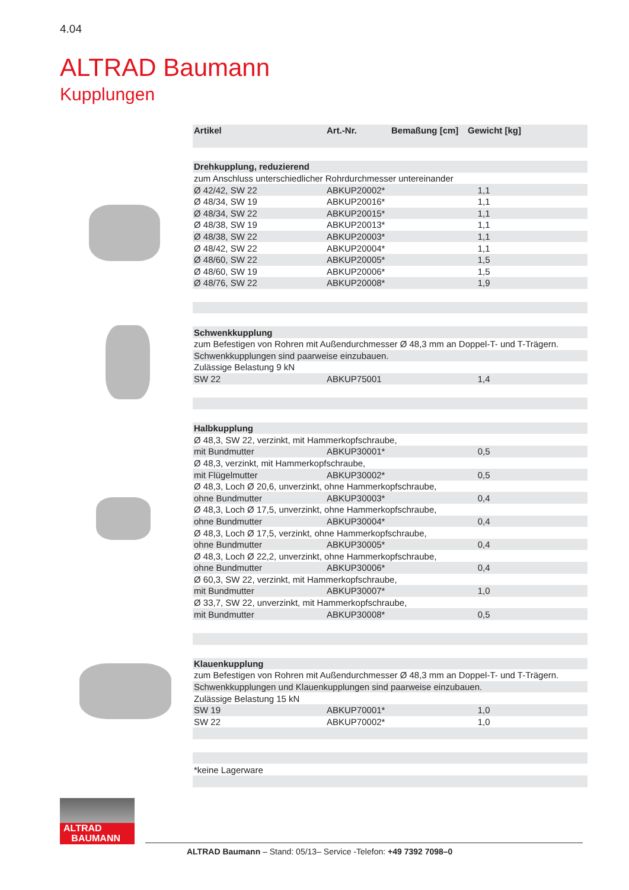4.04
ALTRAD Baumann
Kupplungen
| Artikel | Art.-Nr. | Bemaßung [cm] | Gewicht [kg] |
| --- | --- | --- | --- |
| Drehkupplung, reduzierend | | | |
| zum Anschluss unterschiedlicher Rohrdurchmesser untereinander | | | |
| Ø 42/42, SW 22 | ABKUP20002* | | 1,1 |
| Ø 48/34, SW 19 | ABKUP20016* | | 1,1 |
| Ø 48/34, SW 22 | ABKUP20015* | | 1,1 |
| Ø 48/38, SW 19 | ABKUP20013* | | 1,1 |
| Ø 48/38, SW 22 | ABKUP20003* | | 1,1 |
| Ø 48/42, SW 22 | ABKUP20004* | | 1,1 |
| Ø 48/60, SW 22 | ABKUP20005* | | 1,5 |
| Ø 48/60, SW 19 | ABKUP20006* | | 1,5 |
| Ø 48/76, SW 22 | ABKUP20008* | | 1,9 |
| Schwenkkupplung | | | |
| zum Befestigen von Rohren mit Außendurchmesser Ø 48,3 mm an Doppel-T- und T-Trägern. | | | |
| Schwenkkupplungen sind paarweise einzubauen. | | | |
| Zulässige Belastung 9 kN | | | |
| SW 22 | ABKUP75001 | | 1,4 |
| Halbkupplung | | | |
| Ø 48,3, SW 22, verzinkt, mit Hammerkopfschraube, | | | |
| mit Bundmutter | ABKUP30001* | | 0,5 |
| Ø 48,3, verzinkt, mit Hammerkopfschraube, | | | |
| mit Flügelmutter | ABKUP30002* | | 0,5 |
| Ø 48,3, Loch Ø 20,6, unverzinkt, ohne Hammerkopfschraube, | | | |
| ohne Bundmutter | ABKUP30003* | | 0,4 |
| Ø 48,3, Loch Ø 17,5, unverzinkt, ohne Hammerkopfschraube, | | | |
| ohne Bundmutter | ABKUP30004* | | 0,4 |
| Ø 48,3, Loch Ø 17,5, verzinkt, ohne Hammerkopfschraube, | | | |
| ohne Bundmutter | ABKUP30005* | | 0,4 |
| Ø 48,3, Loch Ø 22,2, unverzinkt, ohne Hammerkopfschraube, | | | |
| ohne Bundmutter | ABKUP30006* | | 0,4 |
| Ø 60,3, SW 22, verzinkt, mit Hammerkopfschraube, | | | |
| mit Bundmutter | ABKUP30007* | | 1,0 |
| Ø 33,7, SW 22, unverzinkt, mit Hammerkopfschraube, | | | |
| mit Bundmutter | ABKUP30008* | | 0,5 |
| Klauenkupplung | | | |
| zum Befestigen von Rohren mit Außendurchmesser Ø 48,3 mm an Doppel-T- und T-Trägern. | | | |
| Schwenkkupplungen und Klauenkupplungen sind paarweise einzubauen. | | | |
| Zulässige Belastung 15 kN | | | |
| SW 19 | ABKUP70001* | | 1,0 |
| SW 22 | ABKUP70002* | | 1,0 |
| *keine Lagerware | | | |
ALTRAD
BAUMANN
ALTRAD Baumann – Stand: 05/13– Service -Telefon: +49 7392 7098–0